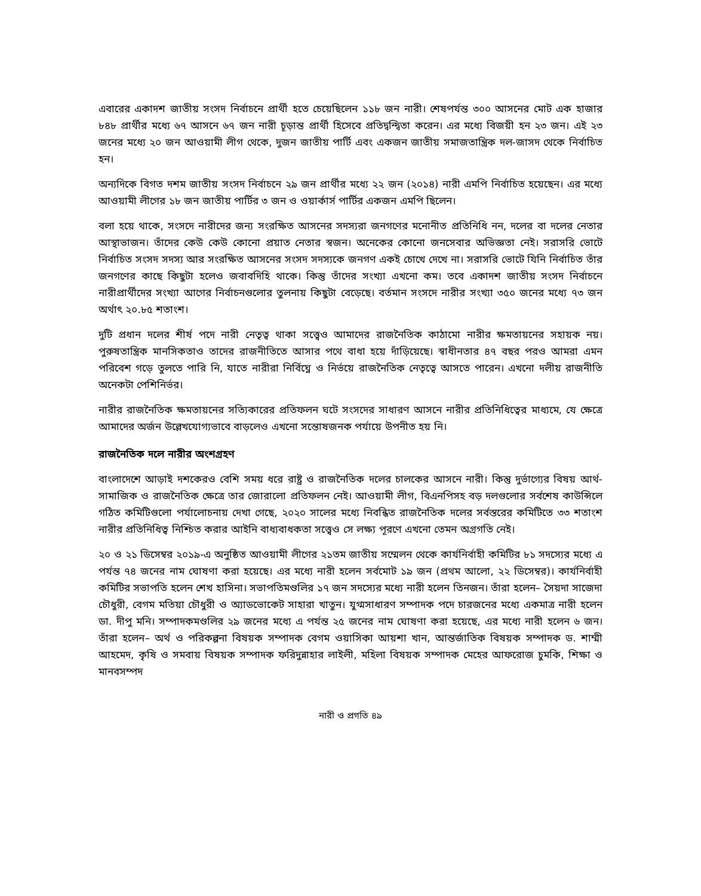এবারের একাদশ জাতীয় সংসদ নির্বাচনে প্রার্থী হতে চেয়েছিলেন ১১৮ জন নারী। শেষপর্যন্ত ৩০০ আসনের মোট এক হাজার ৮৪৮ প্রার্থীর মধ্যে ৬৭ আসনে ৬৭ জন নারী চূড়ান্ত প্রার্থী হিসেবে প্রতিদ্বন্দ্বিতা করেন। এর মধ্যে বিজয়ী হন ২৩ জন। এই ২৩ জনের মধ্যে ২০ জন আওয়ামী লীগ থেকে, দুজন জাতীয় পার্টি এবং একজন জাতীয় সমাজতান্ত্রিক দল-জাসদ থেকে নির্বাচিত হন।
অন্যদিকে বিগত দশম জাতীয় সংসদ নির্বাচনে ২৯ জন প্রার্থীর মধ্যে ২২ জন (২০১৪) নারী এমপি নির্বাচিত হয়েছেন। এর মধ্যে আওয়ামী লীগের ১৮ জন জাতীয় পার্টির ৩ জন ও ওয়ার্কার্স পার্টির একজন এমপি ছিলেন।
বলা হয়ে থাকে, সংসদে নারীদের জন্য সংরক্ষিত আসনের সদস্যরা জনগণের মনোনীত প্রতিনিধি নন, দলের বা দলের নেতার আস্থাভাজন। তাঁদের কেউ কেউ কোনো প্রয়াত নেতার স্বজন। অনেকের কোনো জনসেবার অভিজ্ঞতা নেই। সরাসরি ভোটে নির্বাচিত সংসদ সদস্য আর সংরক্ষিত আসনের সংসদ সদস্যকে জনগণ একই চোখে দেখে না। সরাসরি ভোটে যিনি নির্বাচিত তাঁর জনগণের কাছে কিছুটা হলেও জবাবদিহি থাকে। কিন্তু তাঁদের সংখ্যা এখনো কম। তবে একাদশ জাতীয় সংসদ নির্বাচনে নারীপ্রার্থীদের সংখ্যা আগের নির্বাচনগুলোর তুলনায় কিছুটা বেড়েছে। বর্তমান সংসদে নারীর সংখ্যা ৩৫০ জনের মধ্যে ৭৩ জন অর্থাৎ ২০.৮৫ শতাংশ।
দুটি প্রধান দলের শীর্ষ পদে নারী নেতৃত্ব থাকা সত্ত্বেও আমাদের রাজনৈতিক কাঠামো নারীর ক্ষমতায়নের সহায়ক নয়। পুরুষতান্ত্রিক মানসিকতাও তাদের রাজনীতিতে আসার পথে বাধা হয়ে দাঁড়িয়েছে। স্বাধীনতার ৪৭ বছর পরও আমরা এমন পরিবেশ গড়ে তুলতে পারি নি, যাতে নারীরা নির্বিঘ্নে ও নির্ভয়ে রাজনৈতিক নেতৃত্বে আসতে পারেন। এখনো দলীয় রাজনীতি অনেকটা পেশিনির্ভর।
নারীর রাজনৈতিক ক্ষমতায়নের সত্যিকারের প্রতিফলন ঘটে সংসদের সাধারণ আসনে নারীর প্রতিনিধিত্বের মাধ্যমে, যে ক্ষেত্রে আমাদের অর্জন উল্লেখযোগ্যভাবে বাড়লেও এখনো সন্তোষজনক পর্যায়ে উপনীত হয় নি।
রাজনৈতিক দলে নারীর অংশগ্রহণ
বাংলাদেশে আড়াই দশকেরও বেশি সময় ধরে রাষ্ট্র ও রাজনৈতিক দলের চালকের আসনে নারী। কিন্তু দুর্ভাগ্যের বিষয় আর্থ-সামাজিক ও রাজনৈতিক ক্ষেত্রে তার জোরালো প্রতিফলন নেই। আওয়ামী লীগ, বিএনপিসহ বড় দলগুলোর সর্বশেষ কাউন্সিলে গঠিত কমিটিগুলো পর্যালোচনায় দেখা গেছে, ২০২০ সালের মধ্যে নিবন্ধিত রাজনৈতিক দলের সর্বস্তরের কমিটিতে ৩৩ শতাংশ নারীর প্রতিনিধিত্ব নিশ্চিত করার আইনি বাধ্যবাধকতা সত্ত্বেও সে লক্ষ্য পূরণে এখনো তেমন অগ্রগতি নেই।
২০ ও ২১ ডিসেম্বর ২০১৯-এ অনুষ্ঠিত আওয়ামী লীগের ২১তম জাতীয় সম্মেলন থেকে কার্যনির্বাহী কমিটির ৮১ সদস্যের মধ্যে এ পর্যন্ত ৭৪ জনের নাম ঘোষণা করা হয়েছে। এর মধ্যে নারী হলেন সর্বমোট ১৯ জন (প্রথম আলো, ২২ ডিসেম্বর)। কার্যনির্বাহী কমিটির সভাপতি হলেন শেখ হাসিনা। সভাপতিমণ্ডলির ১৭ জন সদস্যের মধ্যে নারী হলেন তিনজন। তাঁরা হলেন– সৈয়দা সাজেদা চৌধুরী, বেগম মতিয়া চৌধুরী ও অ্যাডভোকেট সাহারা খাতুন। যুগ্মসাধারণ সম্পাদক পদে চারজনের মধ্যে একমাত্র নারী হলেন ডা. দীপু মনি। সম্পাদকমণ্ডলির ২৯ জনের মধ্যে এ পর্যন্ত ২৫ জনের নাম ঘোষণা করা হয়েছে, এর মধ্যে নারী হলেন ৬ জন। তাঁরা হলেন– অর্থ ও পরিকল্পনা বিষয়ক সম্পাদক বেগম ওয়াসিকা আয়শা খান, আন্তর্জাতিক বিষয়ক সম্পাদক ড. শাম্মী আহমেদ, কৃষি ও সমবায় বিষয়ক সম্পাদক ফরিদুন্নাহার লাইলী, মহিলা বিষয়ক সম্পাদক মেহের আফরোজ চুমকি, শিক্ষা ও মানবসম্পদ
নারী ও প্রগতি ৪৯